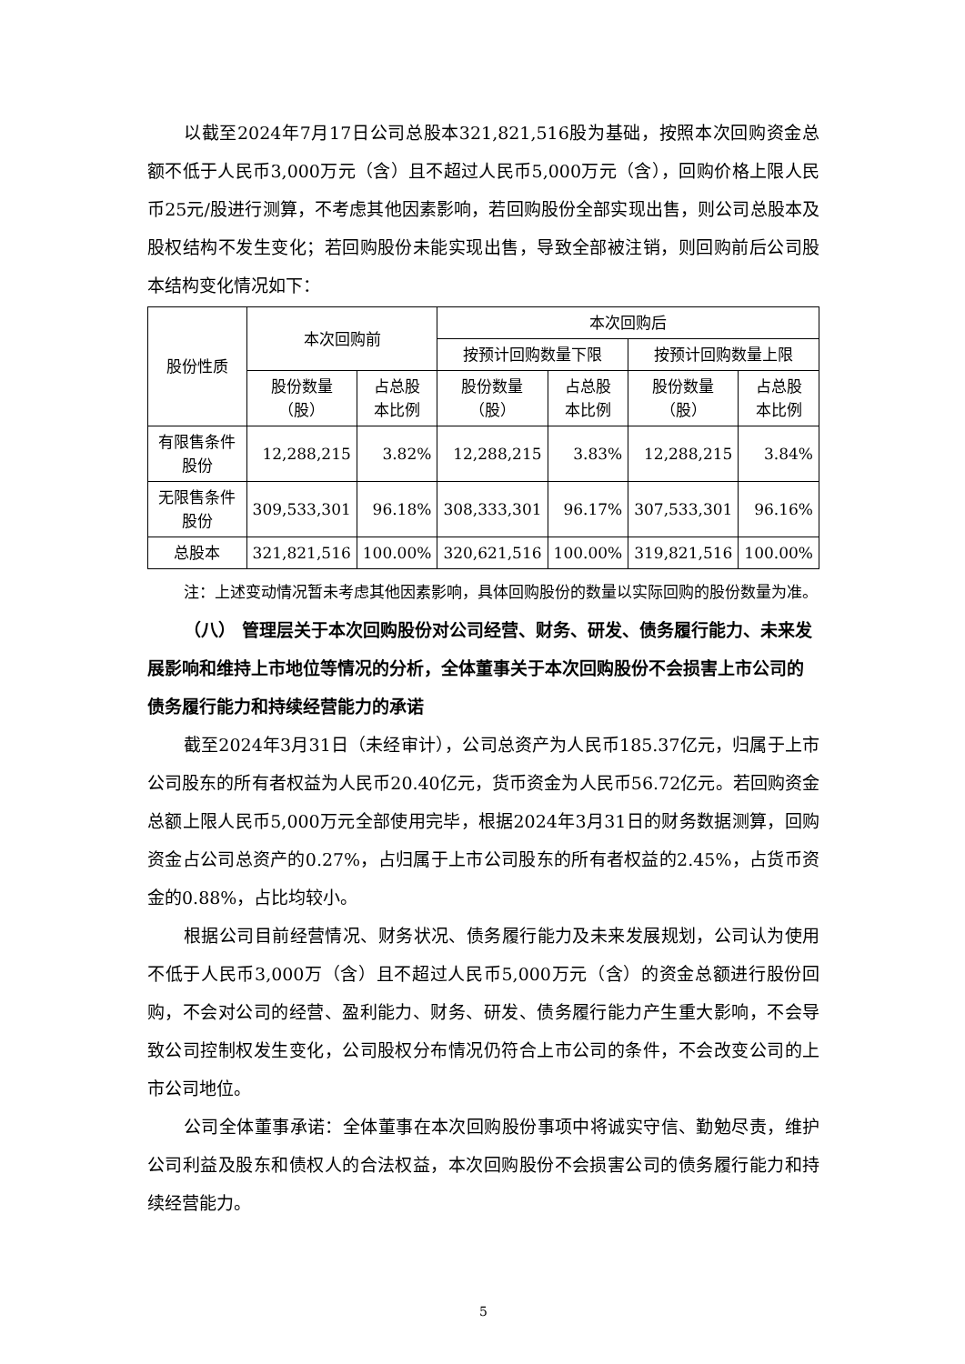以截至2024年7月17日公司总股本321,821,516股为基础，按照本次回购资金总额不低于人民币3,000万元（含）且不超过人民币5,000万元（含），回购价格上限人民币25元/股进行测算，不考虑其他因素影响，若回购股份全部实现出售，则公司总股本及股权结构不发生变化；若回购股份未能实现出售，导致全部被注销，则回购前后公司股本结构变化情况如下：
| 股份性质 | 本次回购前 | | 本次回购后 | | | |
| --- | --- | --- | --- | --- | --- | --- |
| | | | 按预计回购数量下限 | | 按预计回购数量上限 | |
| | 股份数量 （股） | 占总股 本比例 | 股份数量 （股） | 占总股 本比例 | 股份数量 （股） | 占总股 本比例 |
| 有限售条件股份 | 12,288,215 | 3.82% | 12,288,215 | 3.83% | 12,288,215 | 3.84% |
| 无限售条件股份 | 309,533,301 | 96.18% | 308,333,301 | 96.17% | 307,533,301 | 96.16% |
| 总股本 | 321,821,516 | 100.00% | 320,621,516 | 100.00% | 319,821,516 | 100.00% |
注：上述变动情况暂未考虑其他因素影响，具体回购股份的数量以实际回购的股份数量为准。
（八） 管理层关于本次回购股份对公司经营、财务、研发、债务履行能力、未来发展影响和维持上市地位等情况的分析，全体董事关于本次回购股份不会损害上市公司的债务履行能力和持续经营能力的承诺
截至2024年3月31日（未经审计），公司总资产为人民币185.37亿元，归属于上市公司股东的所有者权益为人民币20.40亿元，货币资金为人民币56.72亿元。若回购资金总额上限人民币5,000万元全部使用完毕，根据2024年3月31日的财务数据测算，回购资金占公司总资产的0.27%，占归属于上市公司股东的所有者权益的2.45%，占货币资金的0.88%，占比均较小。
根据公司目前经营情况、财务状况、债务履行能力及未来发展规划，公司认为使用不低于人民币3,000万（含）且不超过人民币5,000万元（含）的资金总额进行股份回购，不会对公司的经营、盈利能力、财务、研发、债务履行能力产生重大影响，不会导致公司控制权发生变化，公司股权分布情况仍符合上市公司的条件，不会改变公司的上市公司地位。
公司全体董事承诺：全体董事在本次回购股份事项中将诚实守信、勤勉尽责，维护公司利益及股东和债权人的合法权益，本次回购股份不会损害公司的债务履行能力和持续经营能力。
5